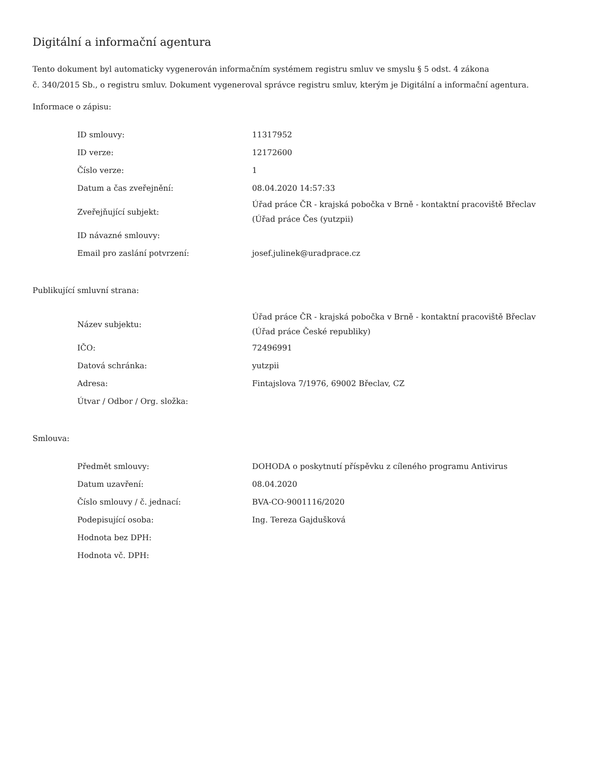Digitální a informační agentura
Tento dokument byl automaticky vygenerován informačním systémem registru smluv ve smyslu § 5 odst. 4 zákona
č. 340/2015 Sb., o registru smluv. Dokument vygeneroval správce registru smluv, kterým je Digitální a informační agentura.
Informace o zápisu:
| ID smlouvy: | 11317952 |
| ID verze: | 12172600 |
| Číslo verze: | 1 |
| Datum a čas zveřejnění: | 08.04.2020 14:57:33 |
| Zveřejňující subjekt: | Úřad práce ČR - krajská pobočka v Brně - kontaktní pracoviště Břeclav (Úřad práce Čes (yutzpii) |
| ID návazné smlouvy: | |
| Email pro zaslání potvrzení: | josef.julinek@uradprace.cz |
Publikující smluvní strana:
| Název subjektu: | Úřad práce ČR - krajská pobočka v Brně - kontaktní pracoviště Břeclav (Úřad práce České republiky) |
| IČO: | 72496991 |
| Datová schránka: | yutzpii |
| Adresa: | Fintajslova 7/1976, 69002 Břeclav, CZ |
| Útvar / Odbor / Org. složka: | |
Smlouva:
| Předmět smlouvy: | DOHODA o poskytnutí příspěvku z cíleného programu Antivirus |
| Datum uzavření: | 08.04.2020 |
| Číslo smlouvy / č. jednací: | BVA-CO-9001116/2020 |
| Podepisující osoba: | Ing. Tereza Gajdušková |
| Hodnota bez DPH: | |
| Hodnota vč. DPH: | |